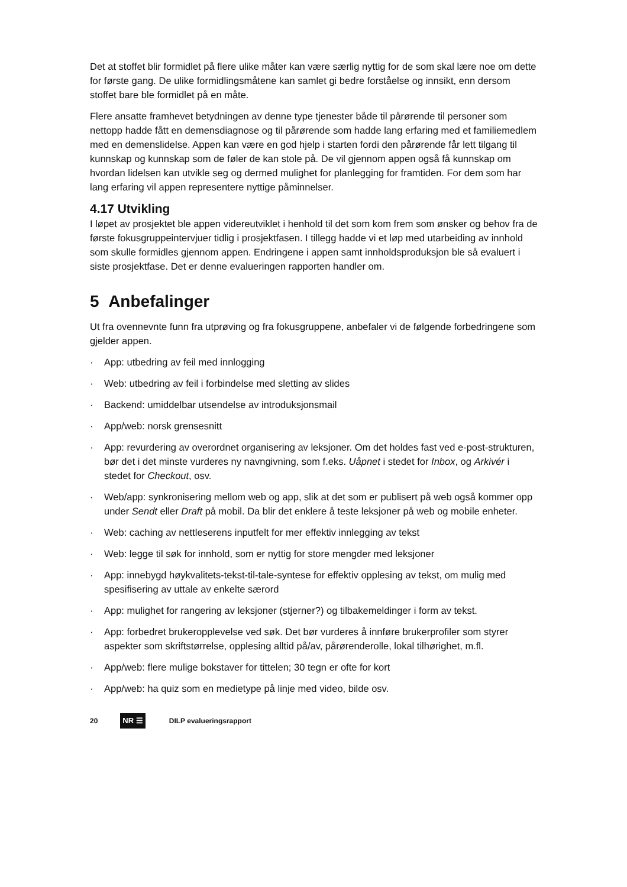Det at stoffet blir formidlet på flere ulike måter kan være særlig nyttig for de som skal lære noe om dette for første gang. De ulike formidlingsmåtene kan samlet gi bedre forståelse og innsikt, enn dersom stoffet bare ble formidlet på en måte.
Flere ansatte framhevet betydningen av denne type tjenester både til pårørende til personer som nettopp hadde fått en demensdiagnose og til pårørende som hadde lang erfaring med et familiemedlem med en demenslidelse. Appen kan være en god hjelp i starten fordi den pårørende får lett tilgang til kunnskap og kunnskap som de føler de kan stole på. De vil gjennom appen også få kunnskap om hvordan lidelsen kan utvikle seg og dermed mulighet for planlegging for framtiden. For dem som har lang erfaring vil appen representere nyttige påminnelser.
4.17 Utvikling
I løpet av prosjektet ble appen videreutviklet i henhold til det som kom frem som ønsker og behov fra de første fokusgruppeintervjuer tidlig i prosjektfasen. I tillegg hadde vi et løp med utarbeiding av innhold som skulle formidles gjennom appen. Endringene i appen samt innholdsproduksjon ble så evaluert i siste prosjektfase. Det er denne evalueringen rapporten handler om.
5 Anbefalinger
Ut fra ovennevnte funn fra utprøving og fra fokusgruppene, anbefaler vi de følgende forbedringene som gjelder appen.
· App: utbedring av feil med innlogging
· Web: utbedring av feil i forbindelse med sletting av slides
· Backend: umiddelbar utsendelse av introduksjonsmail
· App/web: norsk grensesnitt
· App: revurdering av overordnet organisering av leksjoner. Om det holdes fast ved e-post-strukturen, bør det i det minste vurderes ny navngivning, som f.eks. Uåpnet i stedet for Inbox, og Arkivér i stedet for Checkout, osv.
· Web/app: synkronisering mellom web og app, slik at det som er publisert på web også kommer opp under Sendt eller Draft på mobil. Da blir det enklere å teste leksjoner på web og mobile enheter.
· Web: caching av nettleserens inputfelt for mer effektiv innlegging av tekst
· Web: legge til søk for innhold, som er nyttig for store mengder med leksjoner
· App: innebygd høykvalitets-tekst-til-tale-syntese for effektiv opplesing av tekst, om mulig med spesifisering av uttale av enkelte særord
· App: mulighet for rangering av leksjoner (stjerner?) og tilbakemeldinger i form av tekst.
· App: forbedret brukeropplevelse ved søk. Det bør vurderes å innføre brukerprofiler som styrer aspekter som skriftstørrelse, opplesing alltid på/av, pårørenderolle, lokal tilhørighet, m.fl.
· App/web: flere mulige bokstaver for tittelen; 30 tegn er ofte for kort
· App/web: ha quiz som en medietype på linje med video, bilde osv.
20 NR ☰ DILP evalueringsrapport